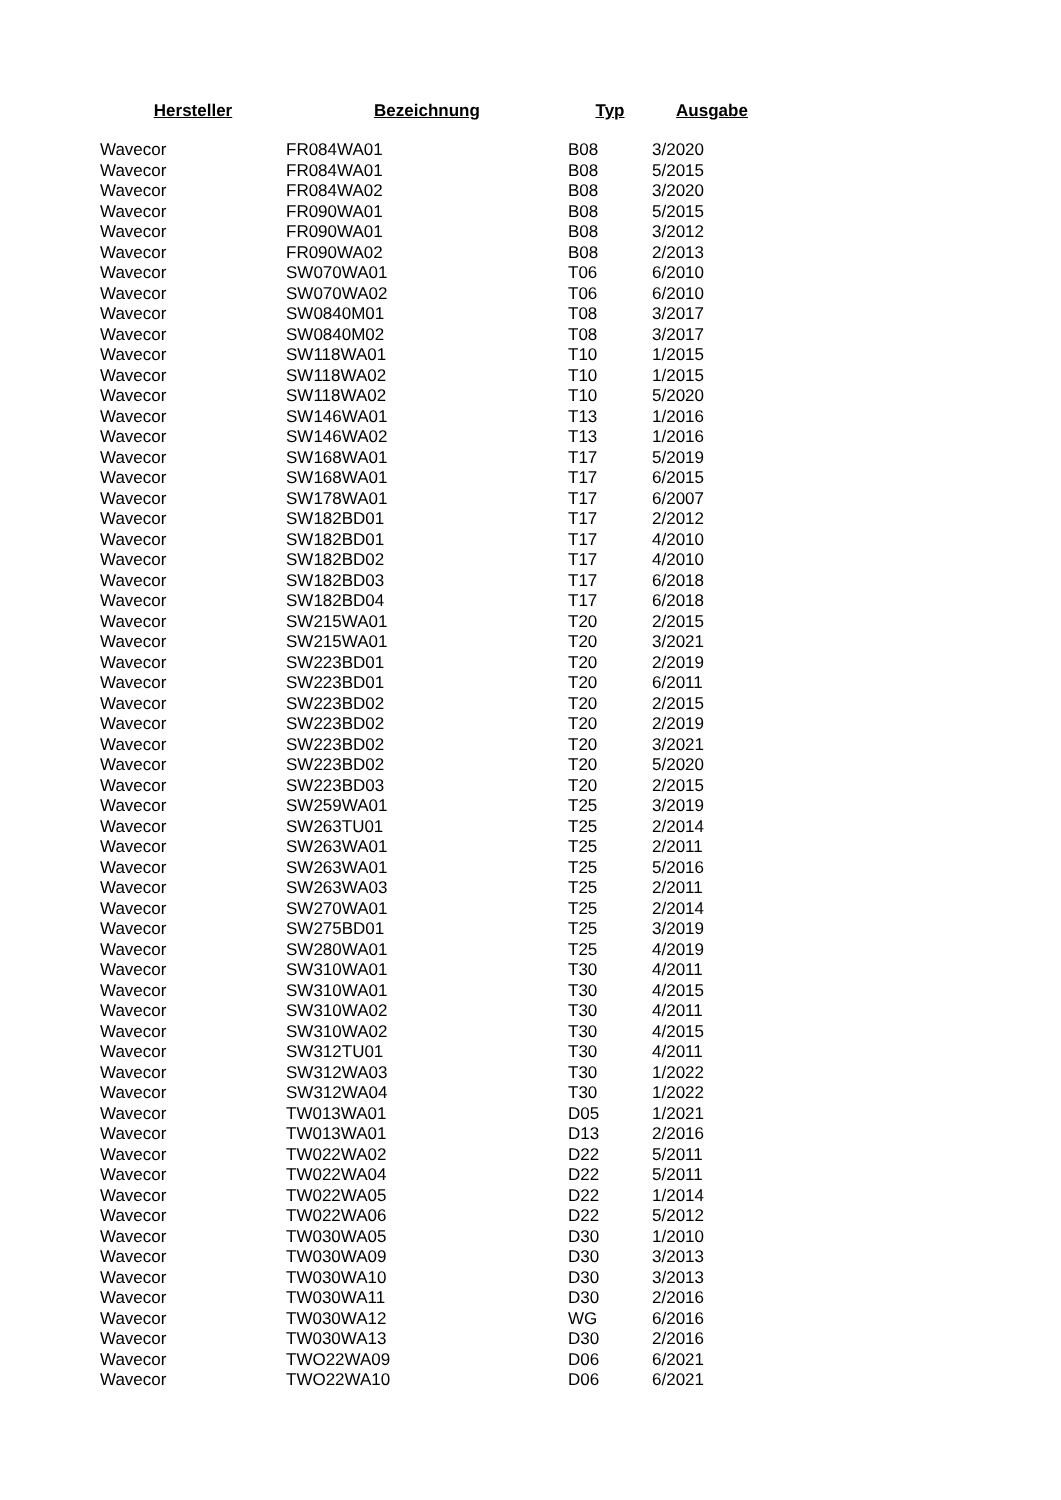| Hersteller | Bezeichnung | Typ | Ausgabe |
| --- | --- | --- | --- |
| Wavecor | FR084WA01 | B08 | 3/2020 |
| Wavecor | FR084WA01 | B08 | 5/2015 |
| Wavecor | FR084WA02 | B08 | 3/2020 |
| Wavecor | FR090WA01 | B08 | 5/2015 |
| Wavecor | FR090WA01 | B08 | 3/2012 |
| Wavecor | FR090WA02 | B08 | 2/2013 |
| Wavecor | SW070WA01 | T06 | 6/2010 |
| Wavecor | SW070WA02 | T06 | 6/2010 |
| Wavecor | SW0840M01 | T08 | 3/2017 |
| Wavecor | SW0840M02 | T08 | 3/2017 |
| Wavecor | SW118WA01 | T10 | 1/2015 |
| Wavecor | SW118WA02 | T10 | 1/2015 |
| Wavecor | SW118WA02 | T10 | 5/2020 |
| Wavecor | SW146WA01 | T13 | 1/2016 |
| Wavecor | SW146WA02 | T13 | 1/2016 |
| Wavecor | SW168WA01 | T17 | 5/2019 |
| Wavecor | SW168WA01 | T17 | 6/2015 |
| Wavecor | SW178WA01 | T17 | 6/2007 |
| Wavecor | SW182BD01 | T17 | 2/2012 |
| Wavecor | SW182BD01 | T17 | 4/2010 |
| Wavecor | SW182BD02 | T17 | 4/2010 |
| Wavecor | SW182BD03 | T17 | 6/2018 |
| Wavecor | SW182BD04 | T17 | 6/2018 |
| Wavecor | SW215WA01 | T20 | 2/2015 |
| Wavecor | SW215WA01 | T20 | 3/2021 |
| Wavecor | SW223BD01 | T20 | 2/2019 |
| Wavecor | SW223BD01 | T20 | 6/2011 |
| Wavecor | SW223BD02 | T20 | 2/2015 |
| Wavecor | SW223BD02 | T20 | 2/2019 |
| Wavecor | SW223BD02 | T20 | 3/2021 |
| Wavecor | SW223BD02 | T20 | 5/2020 |
| Wavecor | SW223BD03 | T20 | 2/2015 |
| Wavecor | SW259WA01 | T25 | 3/2019 |
| Wavecor | SW263TU01 | T25 | 2/2014 |
| Wavecor | SW263WA01 | T25 | 2/2011 |
| Wavecor | SW263WA01 | T25 | 5/2016 |
| Wavecor | SW263WA03 | T25 | 2/2011 |
| Wavecor | SW270WA01 | T25 | 2/2014 |
| Wavecor | SW275BD01 | T25 | 3/2019 |
| Wavecor | SW280WA01 | T25 | 4/2019 |
| Wavecor | SW310WA01 | T30 | 4/2011 |
| Wavecor | SW310WA01 | T30 | 4/2015 |
| Wavecor | SW310WA02 | T30 | 4/2011 |
| Wavecor | SW310WA02 | T30 | 4/2015 |
| Wavecor | SW312TU01 | T30 | 4/2011 |
| Wavecor | SW312WA03 | T30 | 1/2022 |
| Wavecor | SW312WA04 | T30 | 1/2022 |
| Wavecor | TW013WA01 | D05 | 1/2021 |
| Wavecor | TW013WA01 | D13 | 2/2016 |
| Wavecor | TW022WA02 | D22 | 5/2011 |
| Wavecor | TW022WA04 | D22 | 5/2011 |
| Wavecor | TW022WA05 | D22 | 1/2014 |
| Wavecor | TW022WA06 | D22 | 5/2012 |
| Wavecor | TW030WA05 | D30 | 1/2010 |
| Wavecor | TW030WA09 | D30 | 3/2013 |
| Wavecor | TW030WA10 | D30 | 3/2013 |
| Wavecor | TW030WA11 | D30 | 2/2016 |
| Wavecor | TW030WA12 | WG | 6/2016 |
| Wavecor | TW030WA13 | D30 | 2/2016 |
| Wavecor | TWO22WA09 | D06 | 6/2021 |
| Wavecor | TWO22WA10 | D06 | 6/2021 |